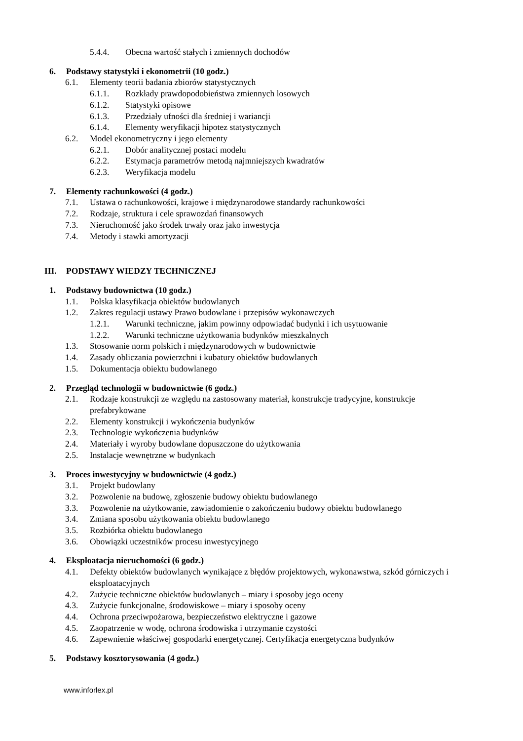5.4.4. Obecna wartość stałych i zmiennych dochodów
6. Podstawy statystyki i ekonometrii (10 godz.)
6.1. Elementy teorii badania zbiorów statystycznych
6.1.1. Rozkłady prawdopodobieństwa zmiennych losowych
6.1.2. Statystyki opisowe
6.1.3. Przedziały ufności dla średniej i wariancji
6.1.4. Elementy weryfikacji hipotez statystycznych
6.2. Model ekonometryczny i jego elementy
6.2.1. Dobór analitycznej postaci modelu
6.2.2. Estymacja parametrów metodą najmniejszych kwadratów
6.2.3. Weryfikacja modelu
7. Elementy rachunkowości (4 godz.)
7.1. Ustawa o rachunkowości, krajowe i międzynarodowe standardy rachunkowości
7.2. Rodzaje, struktura i cele sprawozdań finansowych
7.3. Nieruchomość jako środek trwały oraz jako inwestycja
7.4. Metody i stawki amortyzacji
III. PODSTAWY WIEDZY TECHNICZNEJ
1. Podstawy budownictwa (10 godz.)
1.1. Polska klasyfikacja obiektów budowlanych
1.2. Zakres regulacji ustawy Prawo budowlane i przepisów wykonawczych
1.2.1. Warunki techniczne, jakim powinny odpowiadać budynki i ich usytuowanie
1.2.2. Warunki techniczne użytkowania budynków mieszkalnych
1.3. Stosowanie norm polskich i międzynarodowych w budownictwie
1.4. Zasady obliczania powierzchni i kubatury obiektów budowlanych
1.5. Dokumentacja obiektu budowlanego
2. Przegląd technologii w budownictwie (6 godz.)
2.1. Rodzaje konstrukcji ze względu na zastosowany materiał, konstrukcje tradycyjne, konstrukcje prefabrykowane
2.2. Elementy konstrukcji i wykończenia budynków
2.3. Technologie wykończenia budynków
2.4. Materiały i wyroby budowlane dopuszczone do użytkowania
2.5. Instalacje wewnętrzne w budynkach
3. Proces inwestycyjny w budownictwie (4 godz.)
3.1. Projekt budowlany
3.2. Pozwolenie na budowę, zgłoszenie budowy obiektu budowlanego
3.3. Pozwolenie na użytkowanie, zawiadomienie o zakończeniu budowy obiektu budowlanego
3.4. Zmiana sposobu użytkowania obiektu budowlanego
3.5. Rozbiórka obiektu budowlanego
3.6. Obowiązki uczestników procesu inwestycyjnego
4. Eksploatacja nieruchomości (6 godz.)
4.1. Defekty obiektów budowlanych wynikające z błędów projektowych, wykonawstwa, szkód górniczych i eksploatacyjnych
4.2. Zużycie techniczne obiektów budowlanych – miary i sposoby jego oceny
4.3. Zużycie funkcjonalne, środowiskowe – miary i sposoby oceny
4.4. Ochrona przeciwpożarowa, bezpieczeństwo elektryczne i gazowe
4.5. Zaopatrzenie w wodę, ochrona środowiska i utrzymanie czystości
4.6. Zapewnienie właściwej gospodarki energetycznej. Certyfikacja energetyczna budynków
5. Podstawy kosztorysowania (4 godz.)
www.inforlex.pl